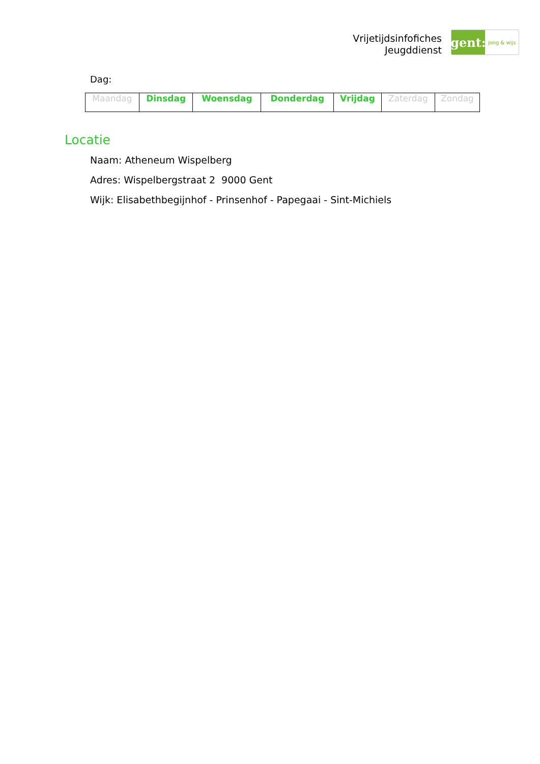Vrijetijdsinfofiches
Jeugddienst
gent:
jong & wijs
Dag:
| Maandag | Dinsdag | Woensdag | Donderdag | Vrijdag | Zaterdag | Zondag |
Locatie
Naam: Atheneum Wispelberg
Adres: Wispelbergstraat 2 9000 Gent
Wijk: Elisabethbegijnhof - Prinsenhof - Papegaai - Sint-Michiels